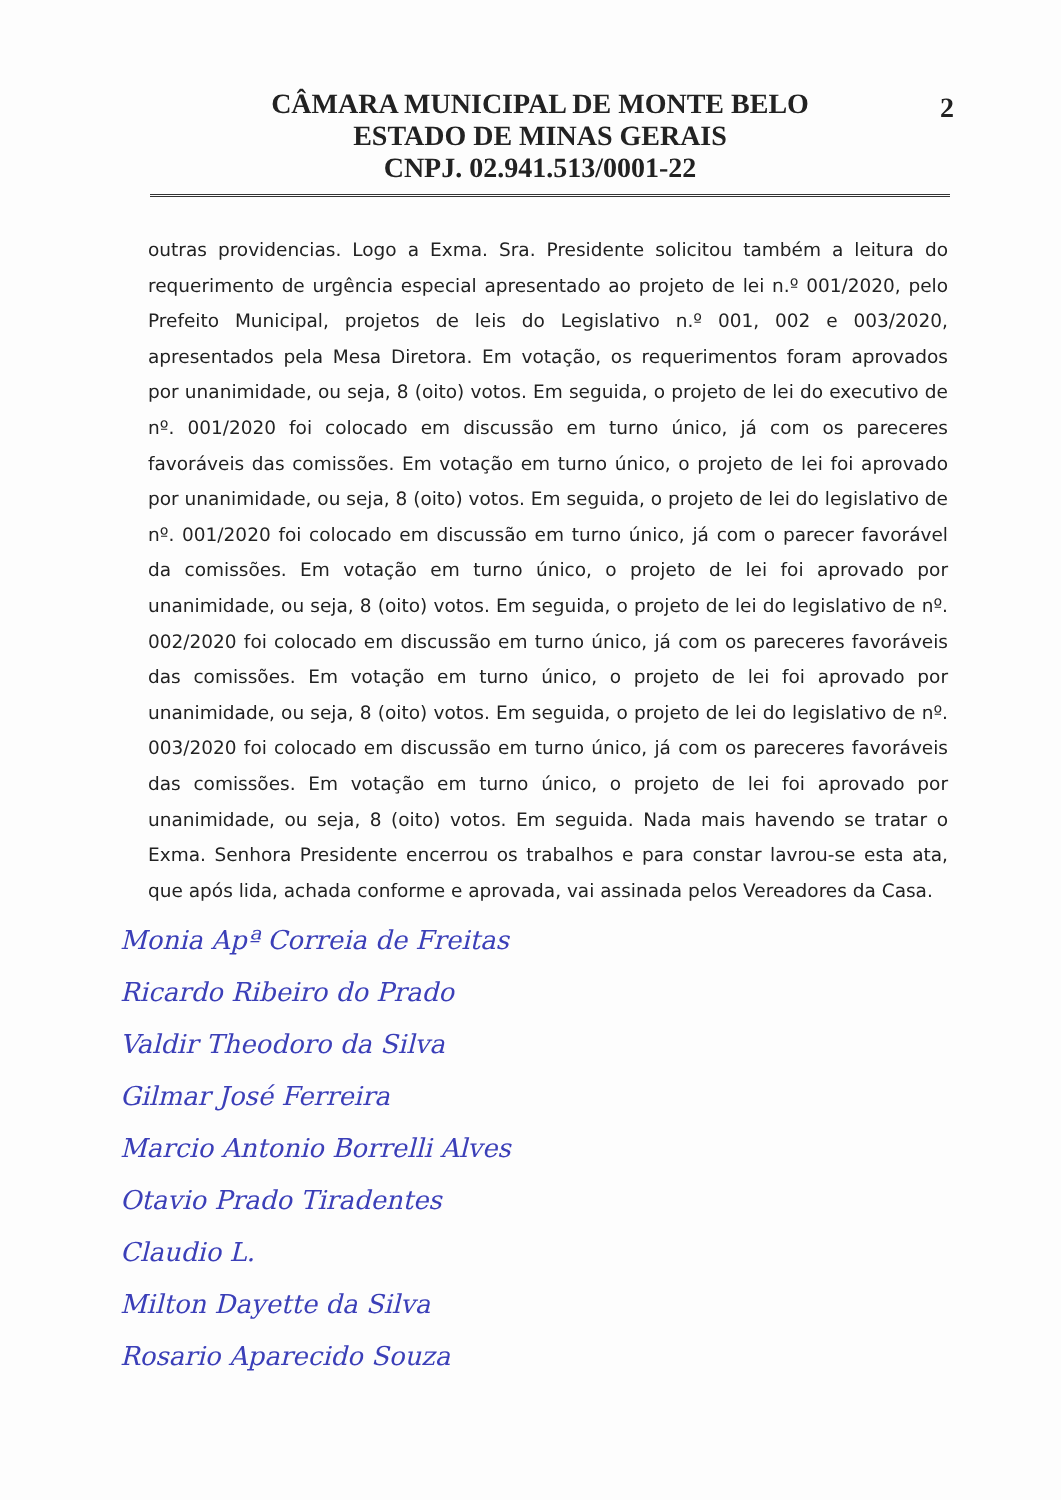CÂMARA MUNICIPAL DE MONTE BELO
ESTADO DE MINAS GERAIS
CNPJ. 02.941.513/0001-22
2
outras providencias. Logo a Exma. Sra. Presidente solicitou também a leitura do requerimento de urgência especial apresentado ao projeto de lei n.º 001/2020, pelo Prefeito Municipal, projetos de leis do Legislativo n.º 001, 002 e 003/2020, apresentados pela Mesa Diretora. Em votação, os requerimentos foram aprovados por unanimidade, ou seja, 8 (oito) votos. Em seguida, o projeto de lei do executivo de nº. 001/2020 foi colocado em discussão em turno único, já com os pareceres favoráveis das comissões. Em votação em turno único, o projeto de lei foi aprovado por unanimidade, ou seja, 8 (oito) votos. Em seguida, o projeto de lei do legislativo de nº. 001/2020 foi colocado em discussão em turno único, já com o parecer favorável da comissões. Em votação em turno único, o projeto de lei foi aprovado por unanimidade, ou seja, 8 (oito) votos. Em seguida, o projeto de lei do legislativo de nº. 002/2020 foi colocado em discussão em turno único, já com os pareceres favoráveis das comissões. Em votação em turno único, o projeto de lei foi aprovado por unanimidade, ou seja, 8 (oito) votos. Em seguida, o projeto de lei do legislativo de nº. 003/2020 foi colocado em discussão em turno único, já com os pareceres favoráveis das comissões. Em votação em turno único, o projeto de lei foi aprovado por unanimidade, ou seja, 8 (oito) votos. Em seguida. Nada mais havendo se tratar o Exma. Senhora Presidente encerrou os trabalhos e para constar lavrou-se esta ata, que após lida, achada conforme e aprovada, vai assinada pelos Vereadores da Casa.
Monia Apª Correia de Freitas
Ricardo Ribeiro do Prado
Valdir Theodoro da Silva
Gilmar José Ferreira
Marcio Antonio Borrelli Alves
Otavio Prado Tiradentes
Claudio L.
Milton Dayette da Silva
Rosario Aparecido Souza